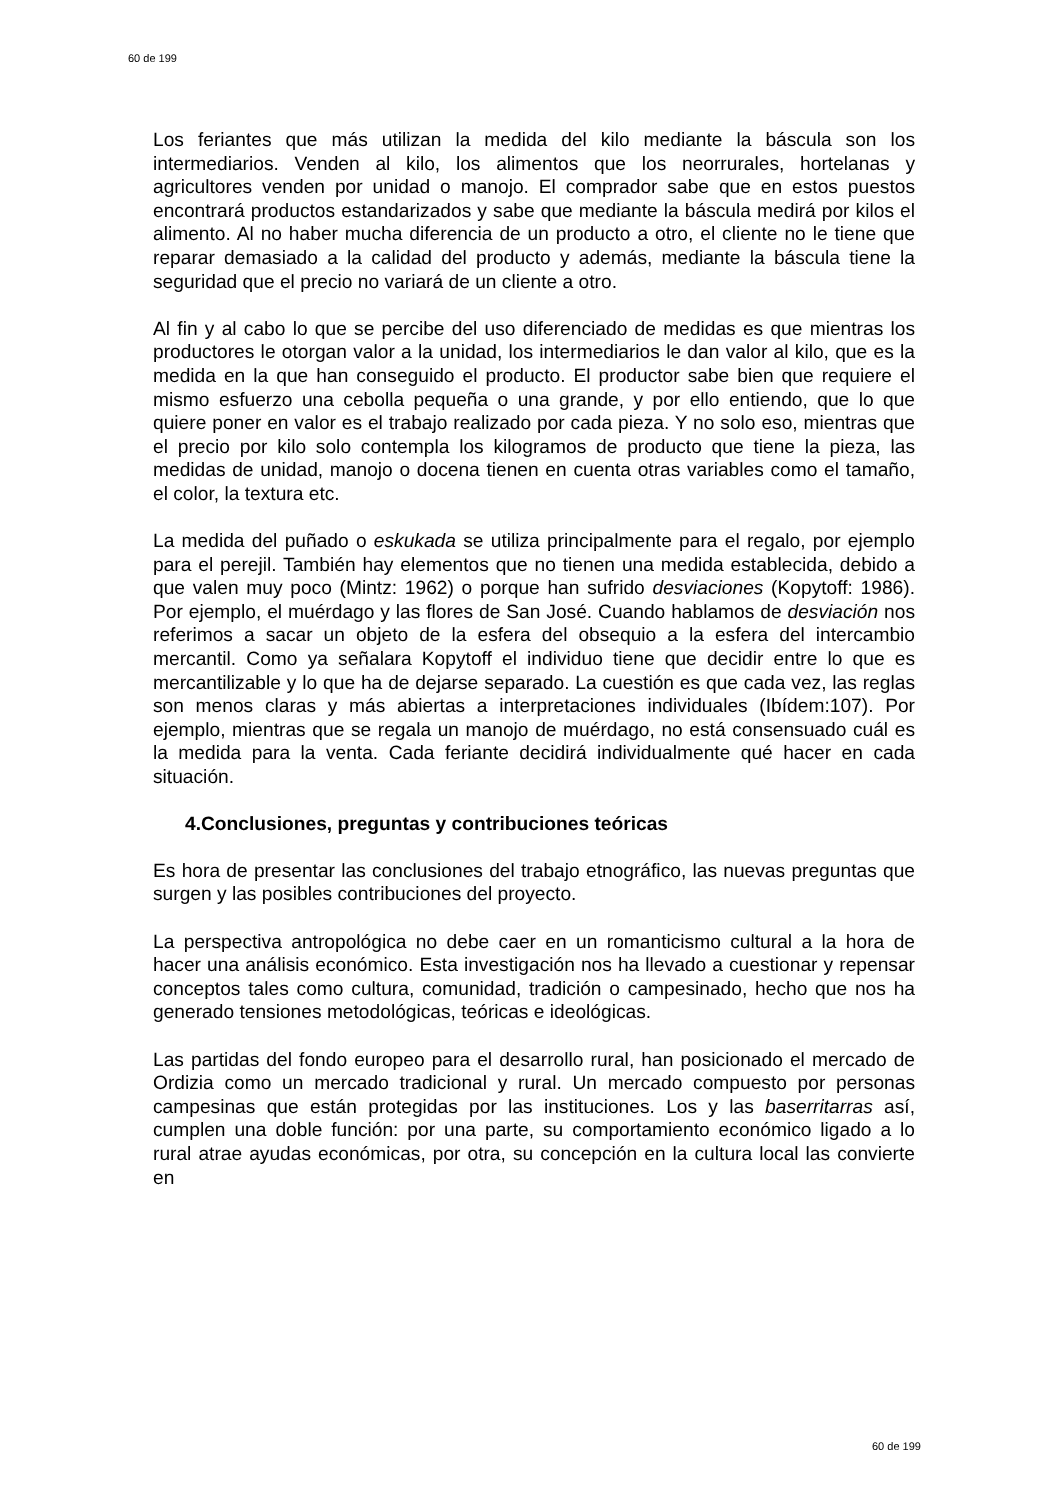60 de 199
Los feriantes que más utilizan la medida del kilo mediante la báscula son los intermediarios. Venden al kilo, los alimentos que los neorrurales, hortelanas y agricultores venden por unidad o manojo. El comprador sabe que en estos puestos encontrará productos estandarizados y sabe que mediante la báscula medirá por kilos el alimento. Al no haber mucha diferencia de un producto a otro, el cliente no le tiene que reparar demasiado a la calidad del producto y además, mediante la báscula tiene la seguridad que el precio no variará de un cliente a otro.
Al fin y al cabo lo que se percibe del uso diferenciado de medidas es que mientras los productores le otorgan valor a la unidad, los intermediarios le dan valor al kilo, que es la medida en la que han conseguido el producto. El productor sabe bien que requiere el mismo esfuerzo una cebolla pequeña o una grande, y por ello entiendo, que lo que quiere poner en valor es el trabajo realizado por cada pieza. Y no solo eso, mientras que el precio por kilo solo contempla los kilogramos de producto que tiene la pieza, las medidas de unidad, manojo o docena tienen en cuenta otras variables como el tamaño, el color, la textura etc.
La medida del puñado o eskukada se utiliza principalmente para el regalo, por ejemplo para el perejil. También hay elementos que no tienen una medida establecida, debido a que valen muy poco (Mintz: 1962) o porque han sufrido desviaciones (Kopytoff: 1986). Por ejemplo, el muérdago y las flores de San José. Cuando hablamos de desviación nos referimos a sacar un objeto de la esfera del obsequio a la esfera del intercambio mercantil. Como ya señalara Kopytoff el individuo tiene que decidir entre lo que es mercantilizable y lo que ha de dejarse separado. La cuestión es que cada vez, las reglas son menos claras y más abiertas a interpretaciones individuales (Ibídem:107). Por ejemplo, mientras que se regala un manojo de muérdago, no está consensuado cuál es la medida para la venta. Cada feriante decidirá individualmente qué hacer en cada situación.
4.Conclusiones, preguntas y contribuciones teóricas
Es hora de presentar las conclusiones del trabajo etnográfico, las nuevas preguntas que surgen y las posibles contribuciones del proyecto.
La perspectiva antropológica no debe caer en un romanticismo cultural a la hora de hacer una análisis económico. Esta investigación nos ha llevado a cuestionar y repensar conceptos tales como cultura, comunidad, tradición o campesinado, hecho que nos ha generado tensiones metodológicas, teóricas e ideológicas.
Las partidas del fondo europeo para el desarrollo rural, han posicionado el mercado de Ordizia como un mercado tradicional y rural. Un mercado compuesto por personas campesinas que están protegidas por las instituciones. Los y las baserritarras así, cumplen una doble función: por una parte, su comportamiento económico ligado a lo rural atrae ayudas económicas, por otra, su concepción en la cultura local las convierte en
60 de 199